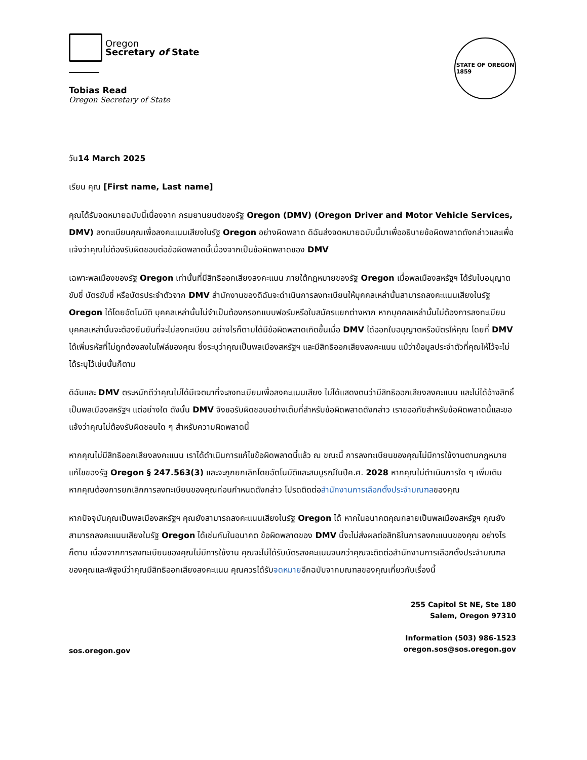Oregon
Secretary of State
Tobias Read
Oregon Secretary of State
STATE OF OREGON
1859
วัน14 March 2025
เรียน คุณ [First name, Last name]
คุณได้รับจดหมายฉบับนี้เนื่องจาก กรมยานยนต์ของรัฐ Oregon (DMV) (Oregon Driver and Motor Vehicle Services, DMV) ลงทะเบียนคุณเพื่อลงคะแนนเสียงในรัฐ Oregon อย่างผิดพลาด ดิฉันส่งจดหมายฉบับนี้มาเพื่ออธิบายข้อผิดพลาดดังกล่าวและเพื่อแจ้งว่าคุณไม่ต้องรับผิดชอบต่อข้อผิดพลาดนี้เนื่องจากเป็นข้อผิดพลาดของ DMV
เฉพาะพลเมืองของรัฐ Oregon เท่านั้นที่มีสิทธิออกเสียงลงคะแนน ภายใต้กฎหมายของรัฐ Oregon เมื่อพลเมืองสหรัฐฯ ได้รับใบอนุญาตขับขี่ บัตรขับขี่ หรือบัตรประจำตัวจาก DMV สำนักงานของดิฉันจะดำเนินการลงทะเบียนให้บุคคลเหล่านั้นสามารถลงคะแนนเสียงในรัฐ Oregon ได้โดยอัตโนมัติ บุคคลเหล่านั้นไม่จำเป็นต้องกรอกแบบฟอร์มหรือใบสมัครแยกต่างหาก หากบุคคลเหล่านั้นไม่ต้องการลงทะเบียน บุคคลเหล่านั้นจะต้องยืนยันที่จะไม่ลงทะเบียน อย่างไรก็ตามได้มีข้อผิดพลาดเกิดขึ้นเมื่อ DMV ได้ออกใบอนุญาตหรือบัตรให้คุณ โดยที่ DMV ได้เพิ่มรหัสที่ไม่ถูกต้องลงในไฟล์ของคุณ ซึ่งระบุว่าคุณเป็นพลเมืองสหรัฐฯ และมีสิทธิออกเสียงลงคะแนน แม้ว่าข้อมูลประจำตัวที่คุณให้ไว้จะไม่ได้ระบุไว้เช่นนั้นก็ตาม
ดิฉันและ DMV ตระหนักดีว่าคุณไม่ได้มีเจตนาที่จะลงทะเบียนเพื่อลงคะแนนเสียง ไม่ได้แสดงตนว่ามีสิทธิออกเสียงลงคะแนน และไม่ได้อ้างสิทธิ์เป็นพลเมืองสหรัฐฯ แต่อย่างใด ดังนั้น DMV จึงขอรับผิดชอบอย่างเต็มที่สำหรับข้อผิดพลาดดังกล่าว เราขออภัยสำหรับข้อผิดพลาดนี้และขอแจ้งว่าคุณไม่ต้องรับผิดชอบใด ๆ สำหรับความผิดพลาดนี้
หากคุณไม่มีสิทธิออกเสียงลงคะแนน เราได้ดำเนินการแก้ไขข้อผิดพลาดนี้แล้ว ณ ขณะนี้ การลงทะเบียนของคุณไม่มีการใช้งานตามกฎหมายแก้ไขของรัฐ Oregon § 247.563(3) และจะถูกยกเลิกโดยอัตโนมัติและสมบูรณ์ในปีค.ศ. 2028 หากคุณไม่ดำเนินการใด ๆ เพิ่มเติม หากคุณต้องการยกเลิกการลงทะเบียนของคุณก่อนกำหนดดังกล่าว โปรดติดต่อสำนักงานการเลือกตั้งประจำมณฑลของคุณ
หากปัจจุบันคุณเป็นพลเมืองสหรัฐฯ คุณยังสามารถลงคะแนนเสียงในรัฐ Oregon ได้ หากในอนาคตคุณกลายเป็นพลเมืองสหรัฐฯ คุณยังสามารถลงคะแนนเสียงในรัฐ Oregon ได้เช่นกันในอนาคต ข้อผิดพลาดของ DMV นี้จะไม่ส่งผลต่อสิทธิในการลงคะแนนของคุณ อย่างไรก็ตาม เนื่องจากการลงทะเบียนของคุณไม่มีการใช้งาน คุณจะไม่ได้รับบัตรลงคะแนนจนกว่าคุณจะติดต่อสำนักงานการเลือกตั้งประจำมณฑลของคุณและพิสูจน์ว่าคุณมีสิทธิออกเสียงลงคะแนน คุณควรได้รับจดหมายอีกฉบับจากมณฑลของคุณเกี่ยวกับเรื่องนี้
sos.oregon.gov
255 Capitol St NE, Ste 180
Salem, Oregon 97310
Information (503) 986-1523
oregon.sos@sos.oregon.gov